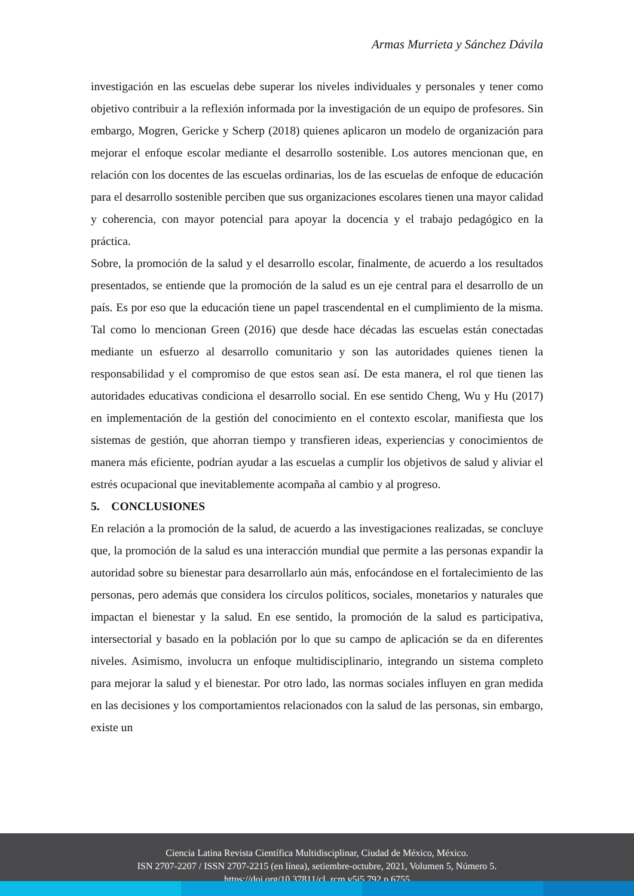Armas Murrieta y Sánchez Dávila
investigación en las escuelas debe superar los niveles individuales y personales y tener como objetivo contribuir a la reflexión informada por la investigación de un equipo de profesores. Sin embargo, Mogren, Gericke y Scherp (2018) quienes aplicaron un modelo de organización para mejorar el enfoque escolar mediante el desarrollo sostenible. Los autores mencionan que, en relación con los docentes de las escuelas ordinarias, los de las escuelas de enfoque de educación para el desarrollo sostenible perciben que sus organizaciones escolares tienen una mayor calidad y coherencia, con mayor potencial para apoyar la docencia y el trabajo pedagógico en la práctica.
Sobre, la promoción de la salud y el desarrollo escolar, finalmente, de acuerdo a los resultados presentados, se entiende que la promoción de la salud es un eje central para el desarrollo de un país. Es por eso que la educación tiene un papel trascendental en el cumplimiento de la misma. Tal como lo mencionan Green (2016) que desde hace décadas las escuelas están conectadas mediante un esfuerzo al desarrollo comunitario y son las autoridades quienes tienen la responsabilidad y el compromiso de que estos sean así. De esta manera, el rol que tienen las autoridades educativas condiciona el desarrollo social. En ese sentido Cheng, Wu y Hu (2017) en implementación de la gestión del conocimiento en el contexto escolar, manifiesta que los sistemas de gestión, que ahorran tiempo y transfieren ideas, experiencias y conocimientos de manera más eficiente, podrían ayudar a las escuelas a cumplir los objetivos de salud y aliviar el estrés ocupacional que inevitablemente acompaña al cambio y al progreso.
5. CONCLUSIONES
En relación a la promoción de la salud, de acuerdo a las investigaciones realizadas, se concluye que, la promoción de la salud es una interacción mundial que permite a las personas expandir la autoridad sobre su bienestar para desarrollarlo aún más, enfocándose en el fortalecimiento de las personas, pero además que considera los círculos políticos, sociales, monetarios y naturales que impactan el bienestar y la salud. En ese sentido, la promoción de la salud es participativa, intersectorial y basado en la población por lo que su campo de aplicación se da en diferentes niveles. Asimismo, involucra un enfoque multidisciplinario, integrando un sistema completo para mejorar la salud y el bienestar. Por otro lado, las normas sociales influyen en gran medida en las decisiones y los comportamientos relacionados con la salud de las personas, sin embargo, existe un
Ciencia Latina Revista Científica Multidisciplinar, Ciudad de México, México.
ISN 2707-2207 / ISSN 2707-2215 (en línea), setiembre-octubre, 2021, Volumen 5, Número 5.
https://doi.org/10.37811/cl_rcm.v5i5.792 p.6755